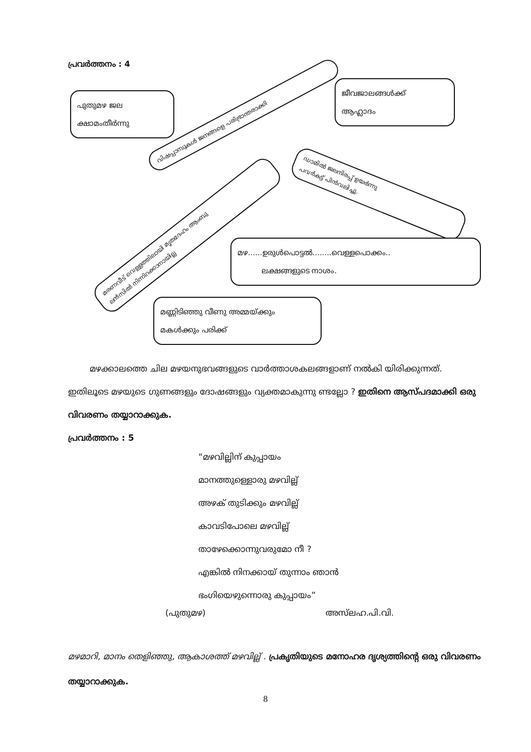പ്രവർത്തനം : 4
പുതുമഴ ജല
ക്ഷാമംതീർന്നു
ജീവജാലങ്ങൾക്ക്
ആഹ്ലാദം
വിഷപ്പാമ്പുകൾ ജനങ്ങളെ പരിഭ്രാന്തരാക്കി
മരണവീട് വെള്ളത്തിലായി മൃതദേഹം ആംബു
ലൻസിൽ നിന്നിറക്കാനായില്ല
ഡാമിൽ ജലനിരപ്പ് ഉയർന്നു
പവർകട്ട് പിൻവലിച്ചു.
മഴ......ഉരുൾപൊട്ടൽ........വെള്ളപൊക്കം..
ലക്ഷങ്ങളുടെ നാശം.
മണ്ണിടിഞ്ഞു വീണു അമ്മയ്ക്കും
മകൾക്കും പരിക്ക്
മഴക്കാലത്തെ ചില മഴയനുഭവങ്ങളുടെ വാർത്താശകലങ്ങളാണ് നൽകി യിരിക്കുന്നത്. ഇതിലൂടെ മഴയുടെ ഗുണങ്ങളും ദോഷങ്ങളും വ്യക്തമാകുന്നു ണ്ടല്ലോ ? ഇതിനെ ആസ്പദമാക്കി ഒരു വിവരണം തയ്യാറാക്കുക.
പ്രവർത്തനം : 5
“മഴവില്ലിന് കുപ്പായം
മാനത്തുള്ളൊരു മഴവില്ല്
അഴക് തുടിക്കും മഴവില്ല്
കാവടിപോലെ മഴവില്ല്
താഴേക്കൊന്നുവരുമോ നീ ?
എങ്കിൽ നിനക്കായ് തുന്നാം ഞാൻ
ഭംഗിയെഴുന്നൊരു കുപ്പായം”
(പുതുമഴ) അസ്‌ലഹ.പി.വി.
മഴമാറി, മാനം തെളിഞ്ഞു, ആകാശത്ത് മഴവില്ല് . പ്രകൃതിയുടെ മനോഹര ദൃശ്യത്തിന്റെ ഒരു വിവരണം തയ്യാറാക്കുക.
8